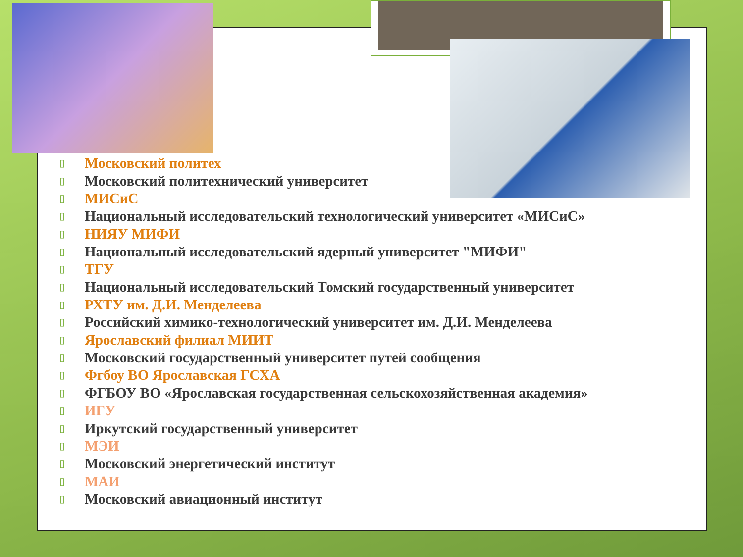▯ Московский политех
▯ Московский политехнический университет
▯ МИСиС
▯ Национальный исследовательский технологический университет «МИСиС»
▯ НИЯУ МИФИ
▯ Национальный исследовательский ядерный университет "МИФИ"
▯ ТГУ
▯ Национальный исследовательский Томский государственный университет
▯ РХТУ им. Д.И. Менделеева
▯ Российский химико-технологический университет им. Д.И. Менделеева
▯ Ярославский филиал МИИТ
▯ Московский государственный университет путей сообщения
▯ Фгбоу ВО Ярославская ГСХА
▯ ФГБОУ ВО «Ярославская государственная сельскохозяйственная академия»
▯ ИГУ
▯ Иркутский государственный университет
▯ МЭИ
▯ Московский энергетический институт
▯ МАИ
▯ Московский авиационный институт